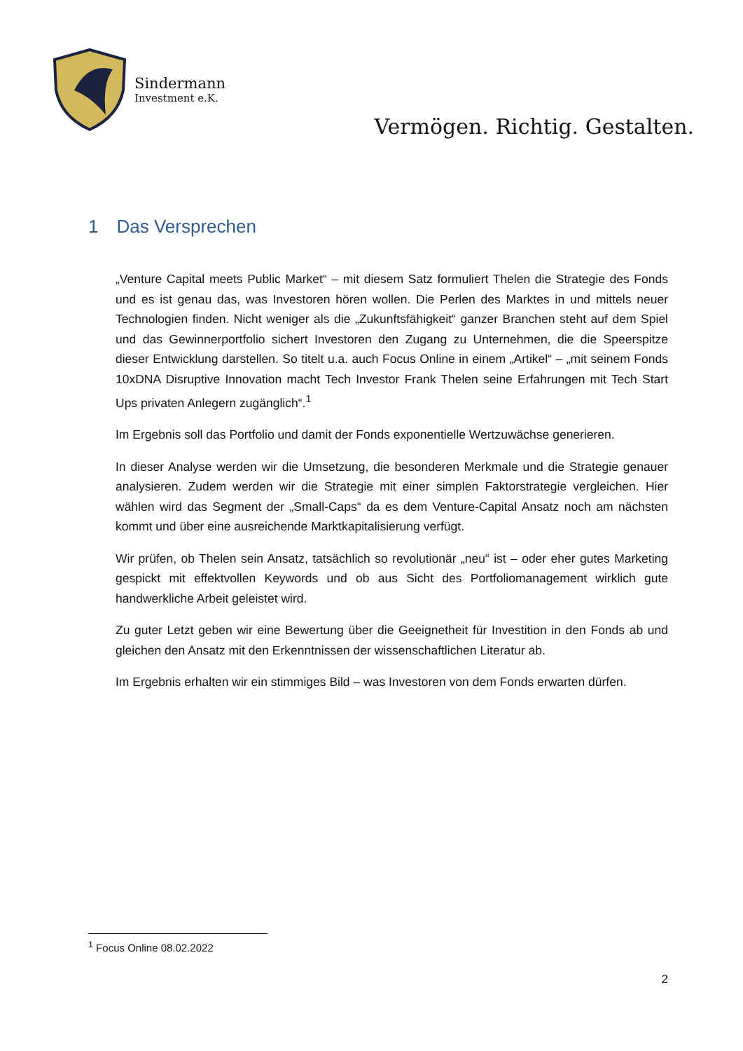Sindermann
Investment e.K.
Vermögen. Richtig. Gestalten.
1 Das Versprechen
„Venture Capital meets Public Market“ – mit diesem Satz formuliert Thelen die Strategie des Fonds und es ist genau das, was Investoren hören wollen. Die Perlen des Marktes in und mittels neuer Technologien finden. Nicht weniger als die „Zukunftsfähigkeit“ ganzer Branchen steht auf dem Spiel und das Gewinnerportfolio sichert Investoren den Zugang zu Unternehmen, die die Speerspitze dieser Entwicklung darstellen. So titelt u.a. auch Focus Online in einem „Artikel“ – „mit seinem Fonds 10xDNA Disruptive Innovation macht Tech Investor Frank Thelen seine Erfahrungen mit Tech Start Ups privaten Anlegern zugänglich“.<sup>1</sup>
Im Ergebnis soll das Portfolio und damit der Fonds exponentielle Wertzuwächse generieren.
In dieser Analyse werden wir die Umsetzung, die besonderen Merkmale und die Strategie genauer analysieren. Zudem werden wir die Strategie mit einer simplen Faktorstrategie vergleichen. Hier wählen wird das Segment der „Small-Caps“ da es dem Venture-Capital Ansatz noch am nächsten kommt und über eine ausreichende Marktkapitalisierung verfügt.
Wir prüfen, ob Thelen sein Ansatz, tatsächlich so revolutionär „neu“ ist – oder eher gutes Marketing gespickt mit effektvollen Keywords und ob aus Sicht des Portfoliomanagement wirklich gute handwerkliche Arbeit geleistet wird.
Zu guter Letzt geben wir eine Bewertung über die Geeignetheit für Investition in den Fonds ab und gleichen den Ansatz mit den Erkenntnissen der wissenschaftlichen Literatur ab.
Im Ergebnis erhalten wir ein stimmiges Bild – was Investoren von dem Fonds erwarten dürfen.
<sup>1</sup> Focus Online 08.02.2022
2